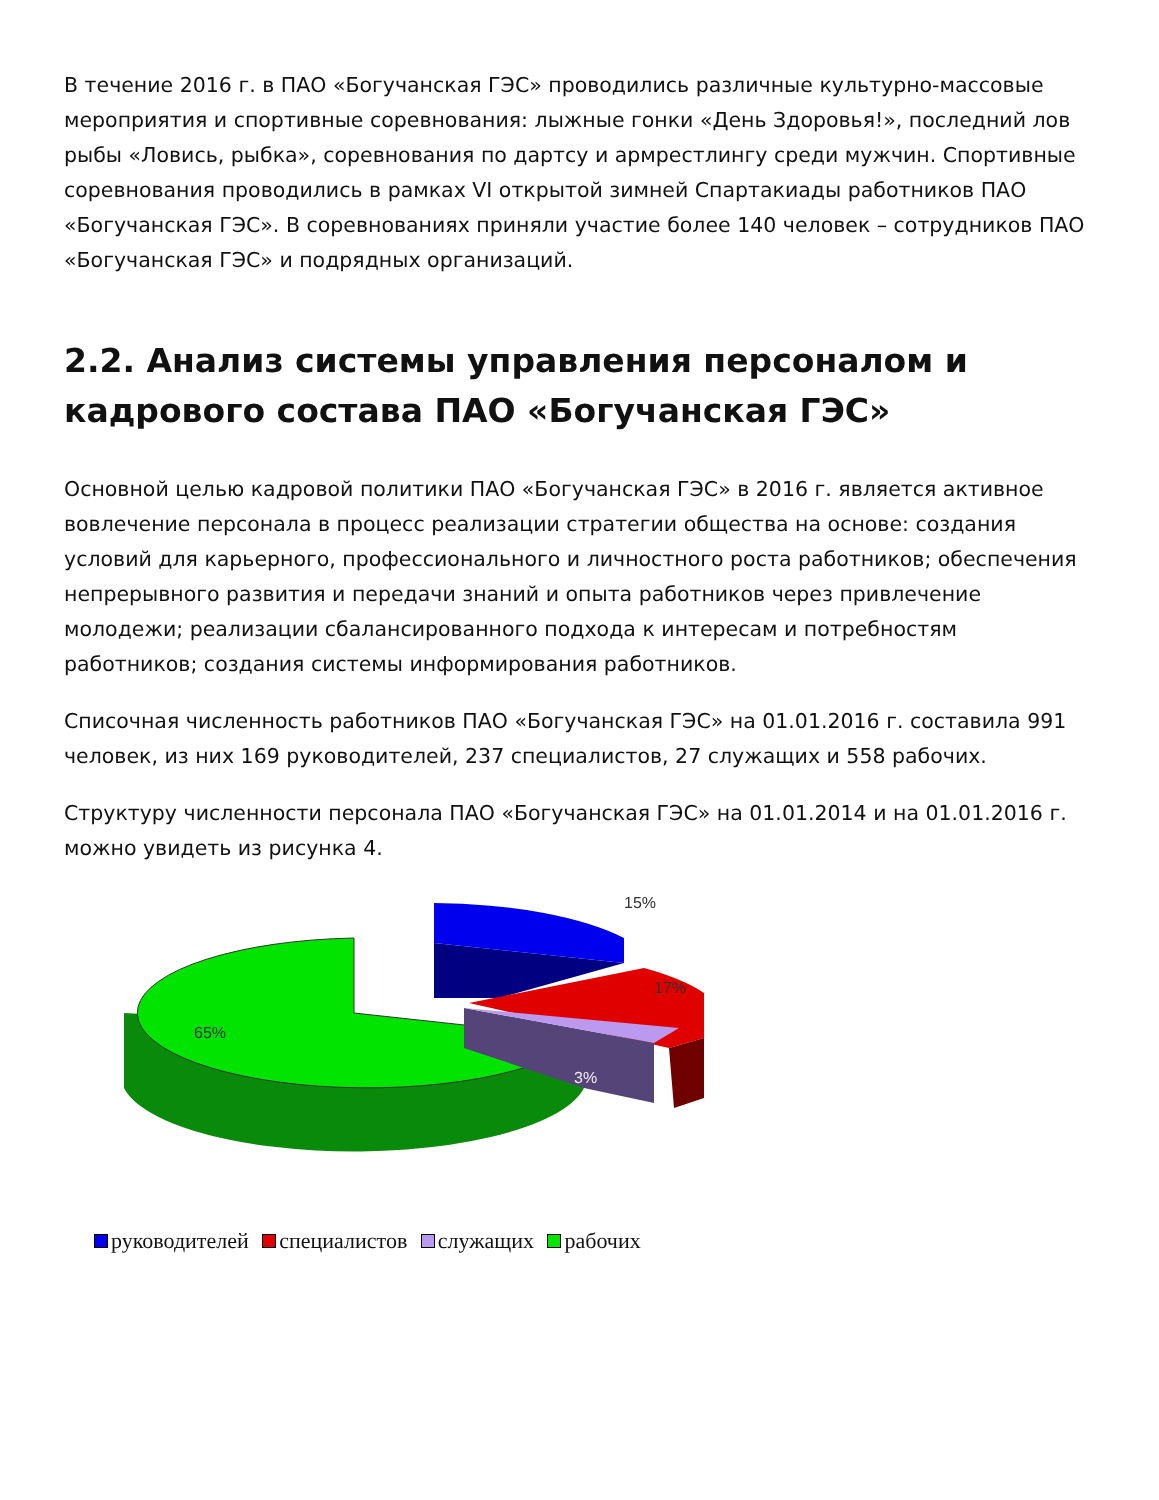В течение 2016 г. в ПАО «Богучанская ГЭС» проводились различные культурно-массовые мероприятия и спортивные соревнования: лыжные гонки «День Здоровья!», последний лов рыбы «Ловись, рыбка», соревнования по дартсу и армрестлингу среди мужчин. Спортивные соревнования проводились в рамках VI открытой зимней Спартакиады работников ПАО «Богучанская ГЭС». В соревнованиях приняли участие более 140 человек – сотрудников ПАО «Богучанская ГЭС» и подрядных организаций.
2.2. Анализ системы управления персоналом и кадрового состава ПАО «Богучанская ГЭС»
Основной целью кадровой политики ПАО «Богучанская ГЭС» в 2016 г. является активное вовлечение персонала в процесс реализации стратегии общества на основе: создания условий для карьерного, профессионального и личностного роста работников; обеспечения непрерывного развития и передачи знаний и опыта работников через привлечение молодежи; реализации сбалансированного подхода к интересам и потребностям работников; создания системы информирования работников.
Списочная численность работников ПАО «Богучанская ГЭС» на 01.01.2016 г. составила 991 человек, из них 169 руководителей, 237 специалистов, 27 служащих и 558 рабочих.
Структуру численности персонала ПАО «Богучанская ГЭС» на 01.01.2014 и на 01.01.2016 г. можно увидеть из рисунка 4.
15%
17%
3%
65%
руководителей специалистов служащих рабочих